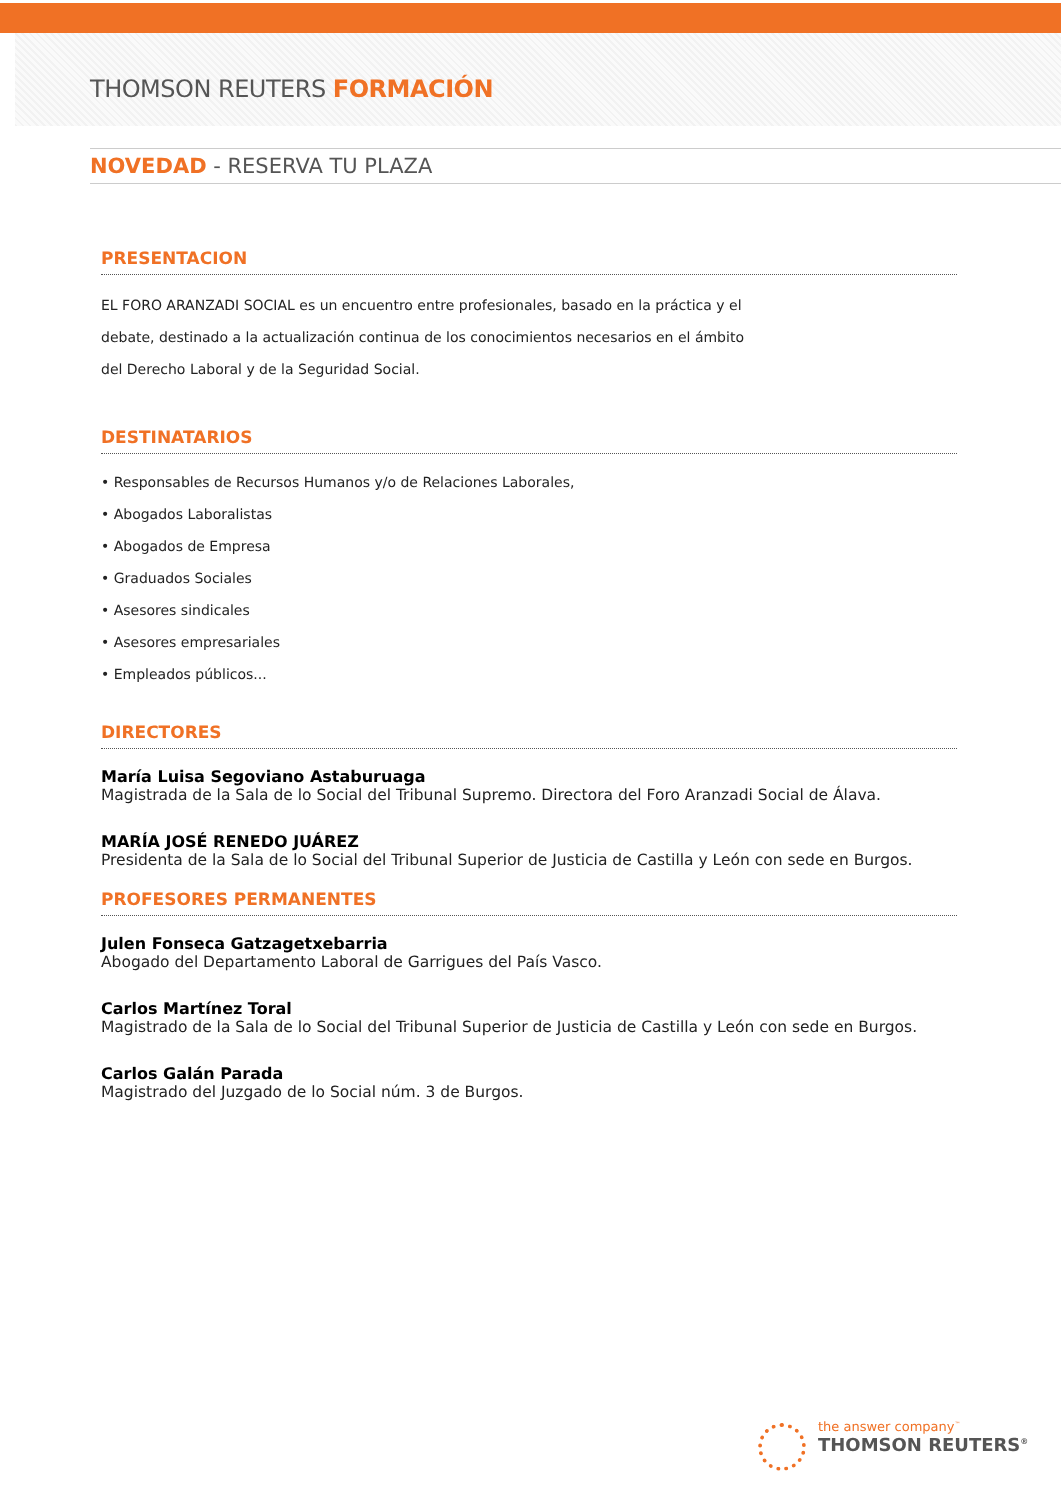THOMSON REUTERS FORMACIÓN
NOVEDAD - RESERVA TU PLAZA
PRESENTACION
EL FORO ARANZADI SOCIAL es un encuentro entre profesionales, basado en la práctica y el
debate, destinado a la actualización continua de los conocimientos necesarios en el ámbito
del Derecho Laboral y de la Seguridad Social.
DESTINATARIOS
• Responsables de Recursos Humanos y/o de Relaciones Laborales,
• Abogados Laboralistas
• Abogados de Empresa
• Graduados Sociales
• Asesores sindicales
• Asesores empresariales
• Empleados públicos...
DIRECTORES
María Luisa Segoviano Astaburuaga
Magistrada de la Sala de lo Social del Tribunal Supremo. Directora del Foro Aranzadi Social de Álava.
MARÍA JOSÉ RENEDO JUÁREZ
Presidenta de la Sala de lo Social del Tribunal Superior de Justicia de Castilla y León con sede en Burgos.
PROFESORES PERMANENTES
Julen Fonseca Gatzagetxebarria
Abogado del Departamento Laboral de Garrigues del País Vasco.
Carlos Martínez Toral
Magistrado de la Sala de lo Social del Tribunal Superior de Justicia de Castilla y León con sede en Burgos.
Carlos Galán Parada
Magistrado del Juzgado de lo Social núm. 3 de Burgos.
the answer company<sup>™</sup>
THOMSON REUTERS<sup>®</sup>